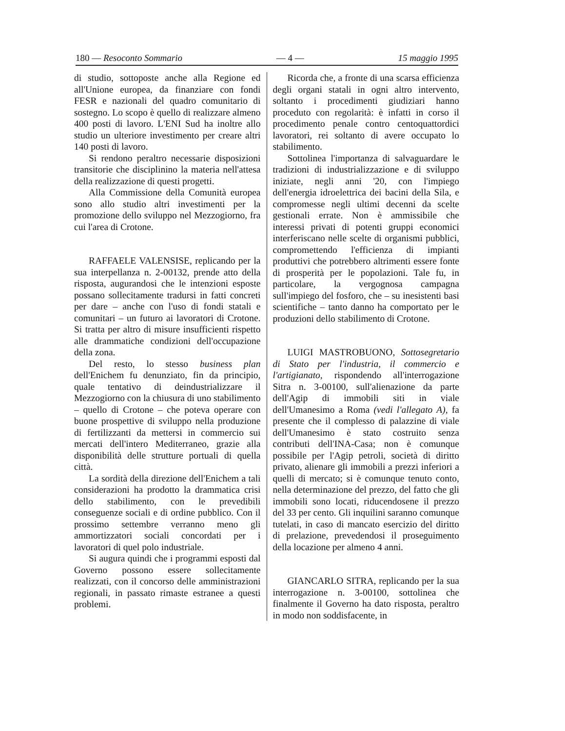180 — Resoconto Sommario — 4 — 15 maggio 1995
di studio, sottoposte anche alla Regione ed all'Unione europea, da finanziare con fondi FESR e nazionali del quadro comunitario di sostegno. Lo scopo è quello di realizzare almeno 400 posti di lavoro. L'ENI Sud ha inoltre allo studio un ulteriore investimento per creare altri 140 posti di lavoro.
Si rendono peraltro necessarie disposizioni transitorie che disciplinino la materia nell'attesa della realizzazione di questi progetti.
Alla Commissione della Comunità europea sono allo studio altri investimenti per la promozione dello sviluppo nel Mezzogiorno, fra cui l'area di Crotone.
RAFFAELE VALENSISE, replicando per la sua interpellanza n. 2-00132, prende atto della risposta, augurandosi che le intenzioni esposte possano sollecitamente tradursi in fatti concreti per dare – anche con l'uso di fondi statali e comunitari – un futuro ai lavoratori di Crotone. Si tratta per altro di misure insufficienti rispetto alle drammatiche condizioni dell'occupazione della zona.
Del resto, lo stesso business plan dell'Enichem fu denunziato, fin da principio, quale tentativo di deindustrializzare il Mezzogiorno con la chiusura di uno stabilimento – quello di Crotone – che poteva operare con buone prospettive di sviluppo nella produzione di fertilizzanti da mettersi in commercio sui mercati dell'intero Mediterraneo, grazie alla disponibilità delle strutture portuali di quella città.
La sordità della direzione dell'Enichem a tali considerazioni ha prodotto la drammatica crisi dello stabilimento, con le prevedibili conseguenze sociali e di ordine pubblico. Con il prossimo settembre verranno meno gli ammortizzatori sociali concordati per i lavoratori di quel polo industriale.
Si augura quindi che i programmi esposti dal Governo possono essere sollecitamente realizzati, con il concorso delle amministrazioni regionali, in passato rimaste estranee a questi problemi.
Ricorda che, a fronte di una scarsa efficienza degli organi statali in ogni altro intervento, soltanto i procedimenti giudiziari hanno proceduto con regolarità: è infatti in corso il procedimento penale contro centoquattordici lavoratori, rei soltanto di avere occupato lo stabilimento.
Sottolinea l'importanza di salvaguardare le tradizioni di industrializzazione e di sviluppo iniziate, negli anni '20, con l'impiego dell'energia idroelettrica dei bacini della Sila, e compromesse negli ultimi decenni da scelte gestionali errate. Non è ammissibile che interessi privati di potenti gruppi economici interferiscano nelle scelte di organismi pubblici, compromettendo l'efficienza di impianti produttivi che potrebbero altrimenti essere fonte di prosperità per le popolazioni. Tale fu, in particolare, la vergognosa campagna sull'impiego del fosforo, che – su inesistenti basi scientifiche – tanto danno ha comportato per le produzioni dello stabilimento di Crotone.
LUIGI MASTROBUONO, Sottosegretario di Stato per l'industria, il commercio e l'artigianato, rispondendo all'interrogazione Sitra n. 3-00100, sull'alienazione da parte dell'Agip di immobili siti in viale dell'Umanesimo a Roma (vedi l'allegato A), fa presente che il complesso di palazzine di viale dell'Umanesimo è stato costruito senza contributi dell'INA-Casa; non è comunque possibile per l'Agip petroli, società di diritto privato, alienare gli immobili a prezzi inferiori a quelli di mercato; si è comunque tenuto conto, nella determinazione del prezzo, del fatto che gli immobili sono locati, riducendosene il prezzo del 33 per cento. Gli inquilini saranno comunque tutelati, in caso di mancato esercizio del diritto di prelazione, prevedendosi il proseguimento della locazione per almeno 4 anni.
GIANCARLO SITRA, replicando per la sua interrogazione n. 3-00100, sottolinea che finalmente il Governo ha dato risposta, peraltro in modo non soddisfacente, in